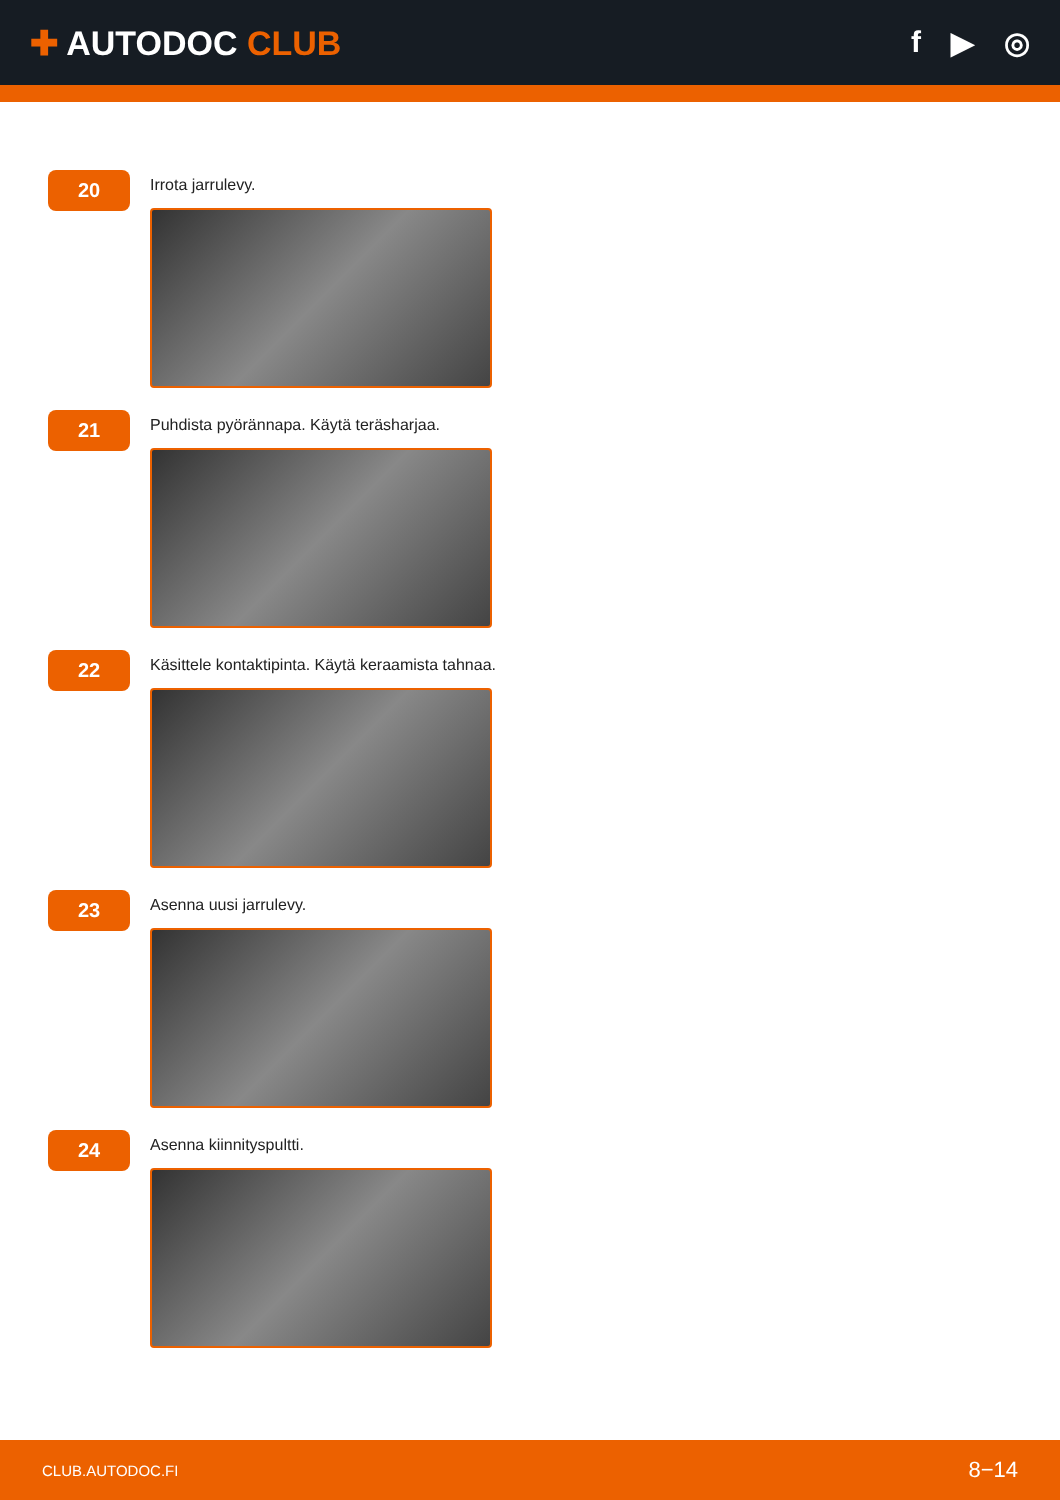✚ AUTODOC CLUB f ▶ ◎
20
Irrota jarrulevy.
21
Puhdista pyörännapa. Käytä teräsharjaa.
22
Käsittele kontaktipinta. Käytä keraamista tahnaa.
23
Asenna uusi jarrulevy.
24
Asenna kiinnityspultti.
CLUB.AUTODOC.FI 8−14